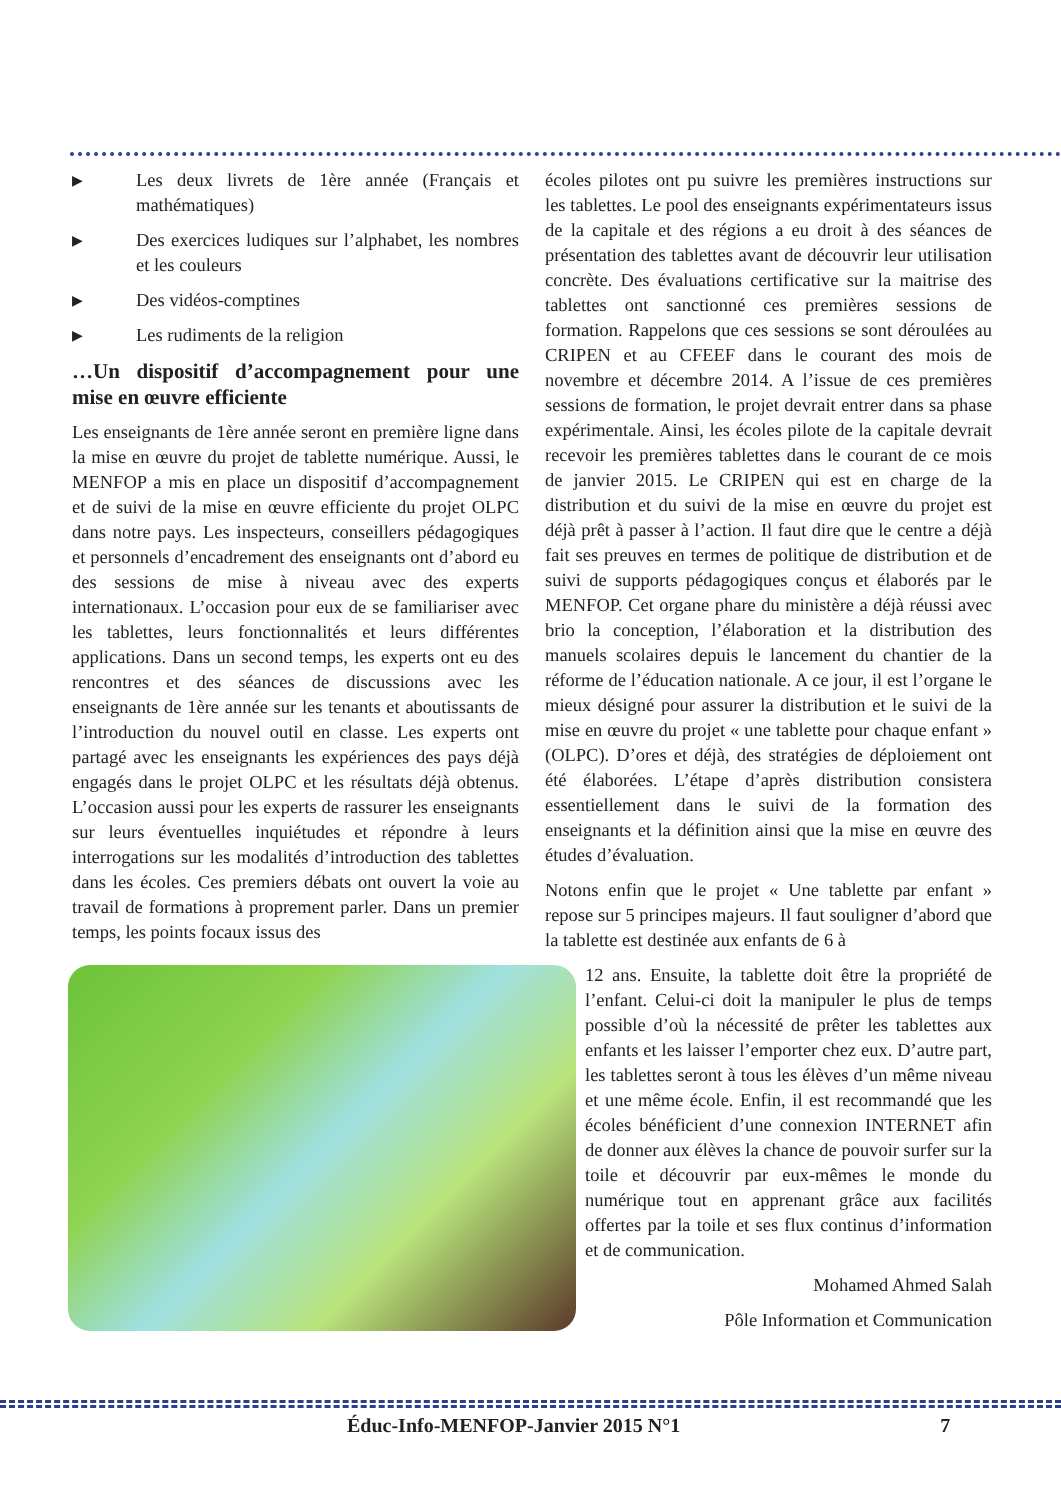▶ Les deux livrets de 1ère année (Français et mathématiques)
▶ Des exercices ludiques sur l’alphabet, les nombres et les couleurs
▶ Des vidéos-comptines
▶ Les rudiments de la religion
…Un dispositif d’accompagnement pour une mise en œuvre efficiente
Les enseignants de 1ère année seront en première ligne dans la mise en œuvre du projet de tablette numérique. Aussi, le MENFOP a mis en place un dispositif d’accompagnement et de suivi de la mise en œuvre efficiente du projet OLPC dans notre pays. Les inspecteurs, conseillers pédagogiques et personnels d’encadrement des enseignants ont d’abord eu des sessions de mise à niveau avec des experts internationaux. L’occasion pour eux de se familiariser avec les tablettes, leurs fonctionnalités et leurs différentes applications. Dans un second temps, les experts ont eu des rencontres et des séances de discussions avec les enseignants de 1ère année sur les tenants et aboutissants de l’introduction du nouvel outil en classe. Les experts ont partagé avec les enseignants les expériences des pays déjà engagés dans le projet OLPC et les résultats déjà obtenus. L’occasion aussi pour les experts de rassurer les enseignants sur leurs éventuelles inquiétudes et répondre à leurs interrogations sur les modalités d’introduction des tablettes dans les écoles. Ces premiers débats ont ouvert la voie au travail de formations à proprement parler. Dans un premier temps, les points focaux issus des
écoles pilotes ont pu suivre les premières instructions sur les tablettes. Le pool des enseignants expérimentateurs issus de la capitale et des régions a eu droit à des séances de présentation des tablettes avant de découvrir leur utilisation concrète. Des évaluations certificative sur la maitrise des tablettes ont sanctionné ces premières sessions de formation. Rappelons que ces sessions se sont déroulées au CRIPEN et au CFEEF dans le courant des mois de novembre et décembre 2014. A l’issue de ces premières sessions de formation, le projet devrait entrer dans sa phase expérimentale. Ainsi, les écoles pilote de la capitale devrait recevoir les premières tablettes dans le courant de ce mois de janvier 2015. Le CRIPEN qui est en charge de la distribution et du suivi de la mise en œuvre du projet est déjà prêt à passer à l’action. Il faut dire que le centre a déjà fait ses preuves en termes de politique de distribution et de suivi de supports pédagogiques conçus et élaborés par le MENFOP. Cet organe phare du ministère a déjà réussi avec brio la conception, l’élaboration et la distribution des manuels scolaires depuis le lancement du chantier de la réforme de l’éducation nationale. A ce jour, il est l’organe le mieux désigné pour assurer la distribution et le suivi de la mise en œuvre du projet « une tablette pour chaque enfant » (OLPC). D’ores et déjà, des stratégies de déploiement ont été élaborées. L’étape d’après distribution consistera essentiellement dans le suivi de la formation des enseignants et la définition ainsi que la mise en œuvre des études d’évaluation.
Notons enfin que le projet « Une tablette par enfant » repose sur 5 principes majeurs. Il faut souligner d’abord que la tablette est destinée aux enfants de 6 à
12 ans. Ensuite, la tablette doit être la propriété de l’enfant. Celui-ci doit la manipuler le plus de temps possible d’où la nécessité de prêter les tablettes aux enfants et les laisser l’emporter chez eux. D’autre part, les tablettes seront à tous les élèves d’un même niveau et une même école. Enfin, il est recommandé que les écoles bénéficient d’une connexion INTERNET afin de donner aux élèves la chance de pouvoir surfer sur la toile et découvrir par eux-mêmes le monde du numérique tout en apprenant grâce aux facilités offertes par la toile et ses flux continus d’information et de communication.
Mohamed Ahmed Salah
Pôle Information et Communication
Éduc-Info-MENFOP-Janvier 2015 N°1 7